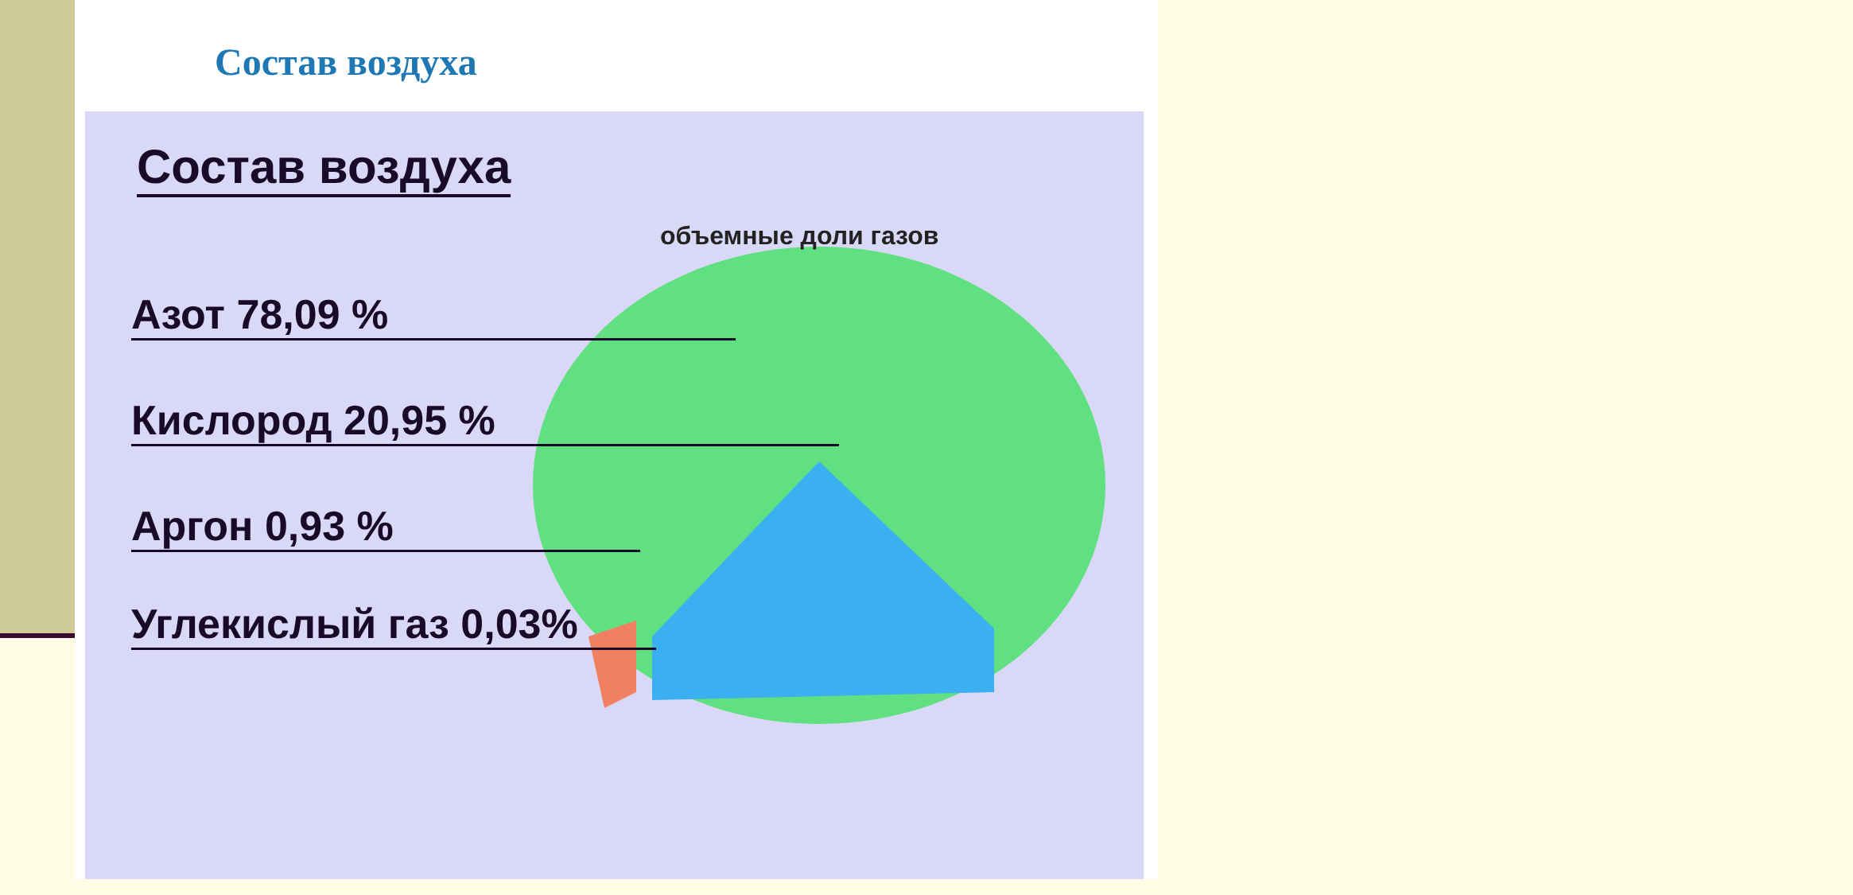Состав воздуха
Состав воздуха
объемные доли газов
Азот 78,09 %
Кислород 20,95 %
Аргон 0,93 %
Углекислый газ 0,03%